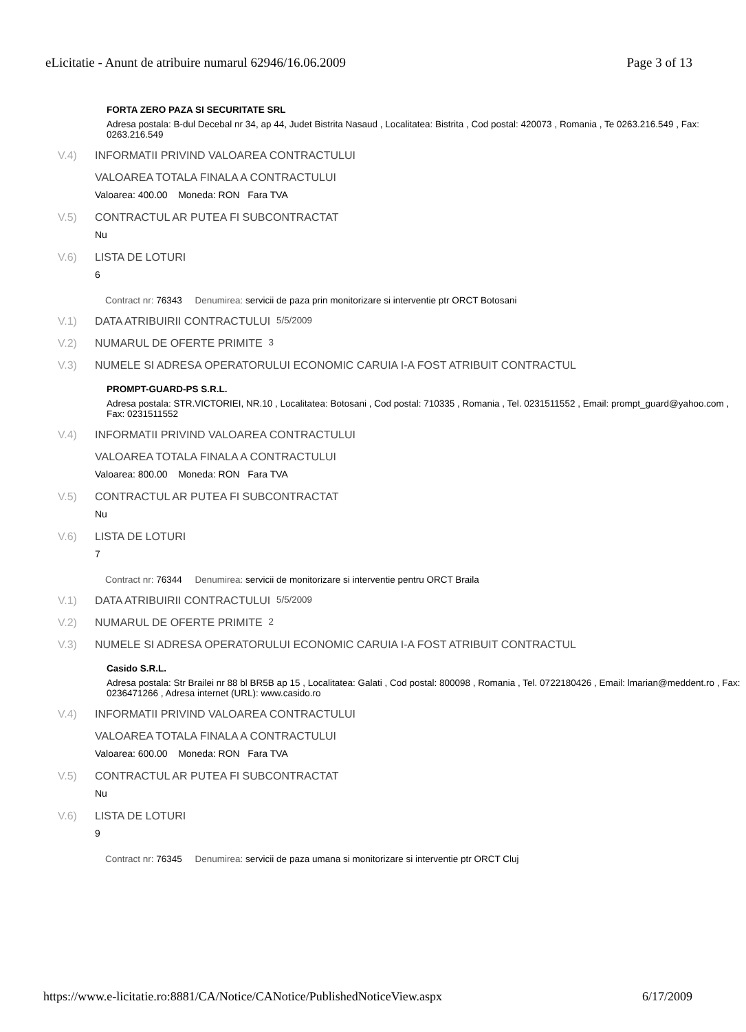eLicitatie - Anunt de atribuire numarul 62946/16.06.2009 Page 3 of 13
FORTA ZERO PAZA SI SECURITATE SRL
Adresa postala: B-dul Decebal nr 34, ap 44, Judet Bistrita Nasaud , Localitatea: Bistrita , Cod postal: 420073 , Romania , Te 0263.216.549 , Fax: 0263.216.549
V.4) INFORMATII PRIVIND VALOAREA CONTRACTULUI
VALOAREA TOTALA FINALA A CONTRACTULUI
Valoarea: 400.00 Moneda: RON Fara TVA
V.5) CONTRACTUL AR PUTEA FI SUBCONTRACTAT
Nu
V.6) LISTA DE LOTURI
6
Contract nr: 76343 Denumirea: servicii de paza prin monitorizare si interventie ptr ORCT Botosani
V.1) DATA ATRIBUIRII CONTRACTULUI 5/5/2009
V.2) NUMARUL DE OFERTE PRIMITE 3
V.3) NUMELE SI ADRESA OPERATORULUI ECONOMIC CARUIA I-A FOST ATRIBUIT CONTRACTUL
PROMPT-GUARD-PS S.R.L.
Adresa postala: STR.VICTORIEI, NR.10 , Localitatea: Botosani , Cod postal: 710335 , Romania , Tel. 0231511552 , Email: prompt_guard@yahoo.com , Fax: 0231511552
V.4) INFORMATII PRIVIND VALOAREA CONTRACTULUI
VALOAREA TOTALA FINALA A CONTRACTULUI
Valoarea: 800.00 Moneda: RON Fara TVA
V.5) CONTRACTUL AR PUTEA FI SUBCONTRACTAT
Nu
V.6) LISTA DE LOTURI
7
Contract nr: 76344 Denumirea: servicii de monitorizare si interventie pentru ORCT Braila
V.1) DATA ATRIBUIRII CONTRACTULUI 5/5/2009
V.2) NUMARUL DE OFERTE PRIMITE 2
V.3) NUMELE SI ADRESA OPERATORULUI ECONOMIC CARUIA I-A FOST ATRIBUIT CONTRACTUL
Casido S.R.L.
Adresa postala: Str Brailei nr 88 bl BR5B ap 15 , Localitatea: Galati , Cod postal: 800098 , Romania , Tel. 0722180426 , Email: lmarian@meddent.ro , Fax: 0236471266 , Adresa internet (URL): www.casido.ro
V.4) INFORMATII PRIVIND VALOAREA CONTRACTULUI
VALOAREA TOTALA FINALA A CONTRACTULUI
Valoarea: 600.00 Moneda: RON Fara TVA
V.5) CONTRACTUL AR PUTEA FI SUBCONTRACTAT
Nu
V.6) LISTA DE LOTURI
9
Contract nr: 76345 Denumirea: servicii de paza umana si monitorizare si interventie ptr ORCT Cluj
https://www.e-licitatie.ro:8881/CA/Notice/CANotice/PublishedNoticeView.aspx 6/17/2009